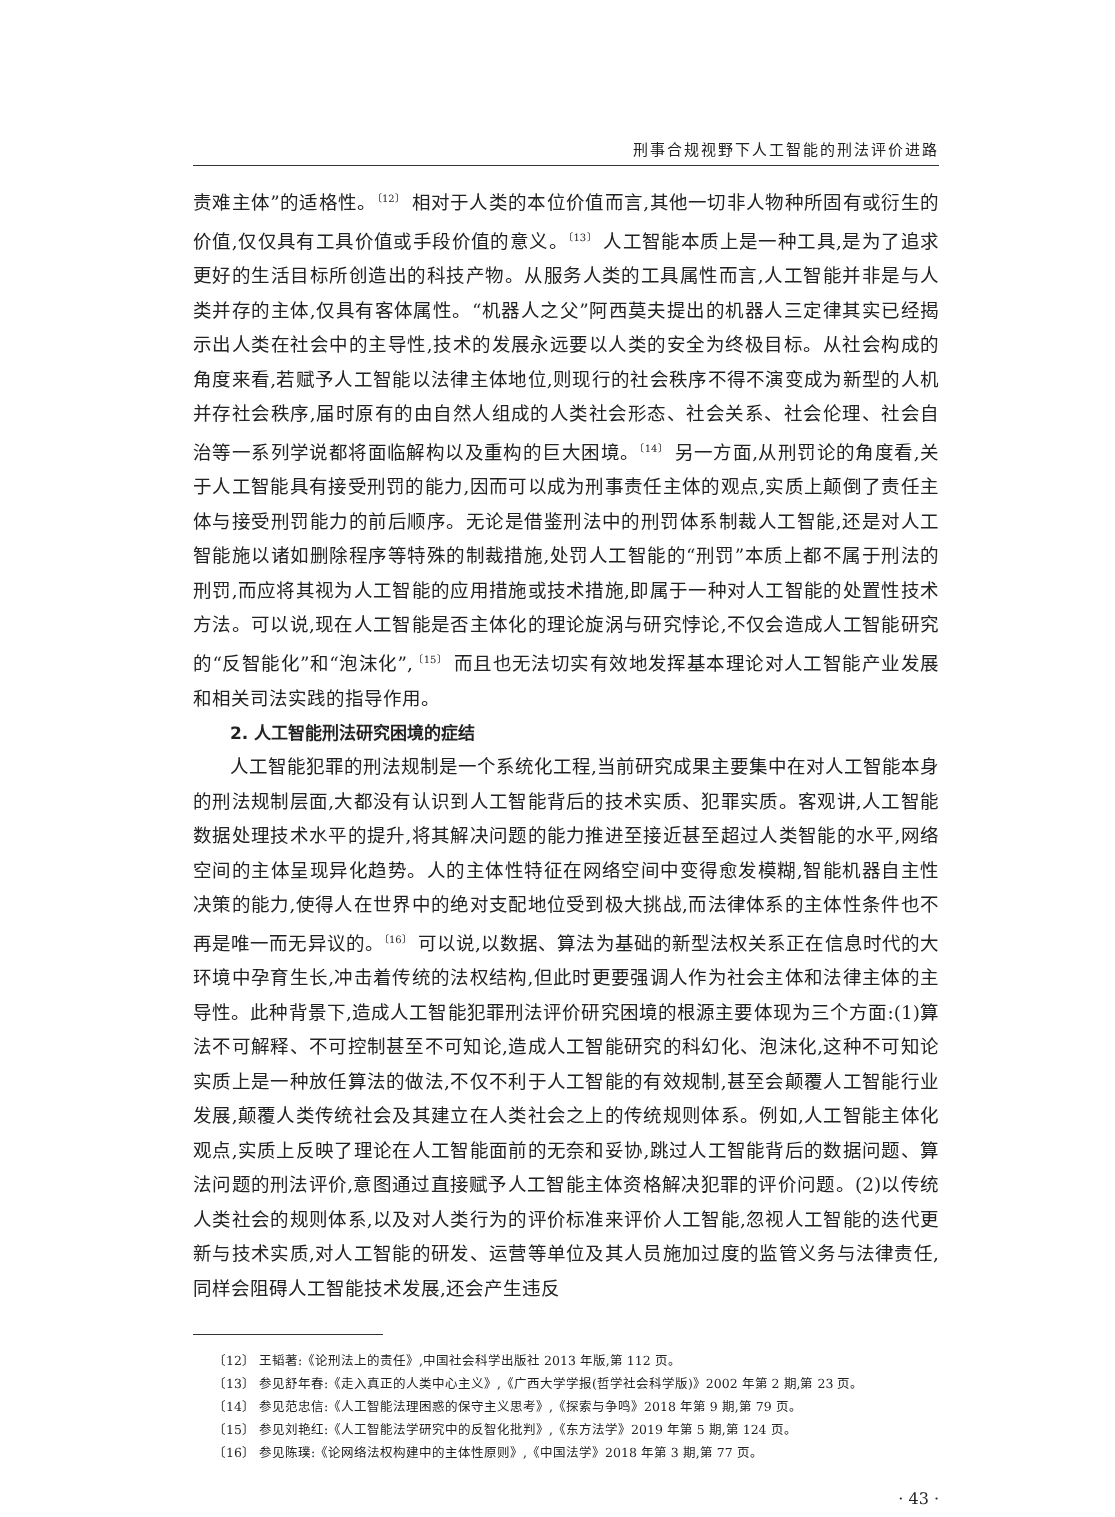刑事合规视野下人工智能的刑法评价进路
责难主体”的适格性。<sup>〔12〕</sup> 相对于人类的本位价值而言,其他一切非人物种所固有或衍生的价值,仅仅具有工具价值或手段价值的意义。<sup>〔13〕</sup> 人工智能本质上是一种工具,是为了追求更好的生活目标所创造出的科技产物。从服务人类的工具属性而言,人工智能并非是与人类并存的主体,仅具有客体属性。“机器人之父”阿西莫夫提出的机器人三定律其实已经揭示出人类在社会中的主导性,技术的发展永远要以人类的安全为终极目标。从社会构成的角度来看,若赋予人工智能以法律主体地位,则现行的社会秩序不得不演变成为新型的人机并存社会秩序,届时原有的由自然人组成的人类社会形态、社会关系、社会伦理、社会自治等一系列学说都将面临解构以及重构的巨大困境。<sup>〔14〕</sup> 另一方面,从刑罚论的角度看,关于人工智能具有接受刑罚的能力,因而可以成为刑事责任主体的观点,实质上颠倒了责任主体与接受刑罚能力的前后顺序。无论是借鉴刑法中的刑罚体系制裁人工智能,还是对人工智能施以诸如删除程序等特殊的制裁措施,处罚人工智能的“刑罚”本质上都不属于刑法的刑罚,而应将其视为人工智能的应用措施或技术措施,即属于一种对人工智能的处置性技术方法。可以说,现在人工智能是否主体化的理论旋涡与研究悖论,不仅会造成人工智能研究的“反智能化”和“泡沫化”,<sup>〔15〕</sup> 而且也无法切实有效地发挥基本理论对人工智能产业发展和相关司法实践的指导作用。
2. 人工智能刑法研究困境的症结
人工智能犯罪的刑法规制是一个系统化工程,当前研究成果主要集中在对人工智能本身的刑法规制层面,大都没有认识到人工智能背后的技术实质、犯罪实质。客观讲,人工智能数据处理技术水平的提升,将其解决问题的能力推进至接近甚至超过人类智能的水平,网络空间的主体呈现异化趋势。人的主体性特征在网络空间中变得愈发模糊,智能机器自主性决策的能力,使得人在世界中的绝对支配地位受到极大挑战,而法律体系的主体性条件也不再是唯一而无异议的。<sup>〔16〕</sup> 可以说,以数据、算法为基础的新型法权关系正在信息时代的大环境中孕育生长,冲击着传统的法权结构,但此时更要强调人作为社会主体和法律主体的主导性。此种背景下,造成人工智能犯罪刑法评价研究困境的根源主要体现为三个方面:(1)算法不可解释、不可控制甚至不可知论,造成人工智能研究的科幻化、泡沫化,这种不可知论实质上是一种放任算法的做法,不仅不利于人工智能的有效规制,甚至会颠覆人工智能行业发展,颠覆人类传统社会及其建立在人类社会之上的传统规则体系。例如,人工智能主体化观点,实质上反映了理论在人工智能面前的无奈和妥协,跳过人工智能背后的数据问题、算法问题的刑法评价,意图通过直接赋予人工智能主体资格解决犯罪的评价问题。(2)以传统人类社会的规则体系,以及对人类行为的评价标准来评价人工智能,忽视人工智能的迭代更新与技术实质,对人工智能的研发、运营等单位及其人员施加过度的监管义务与法律责任,同样会阻碍人工智能技术发展,还会产生违反
〔12〕 王韬著:《论刑法上的责任》,中国社会科学出版社 2013 年版,第 112 页。
〔13〕 参见舒年春:《走入真正的人类中心主义》,《广西大学学报(哲学社会科学版)》2002 年第 2 期,第 23 页。
〔14〕 参见范忠信:《人工智能法理困惑的保守主义思考》,《探索与争鸣》2018 年第 9 期,第 79 页。
〔15〕 参见刘艳红:《人工智能法学研究中的反智化批判》,《东方法学》2019 年第 5 期,第 124 页。
〔16〕 参见陈璞:《论网络法权构建中的主体性原则》,《中国法学》2018 年第 3 期,第 77 页。
· 43 ·